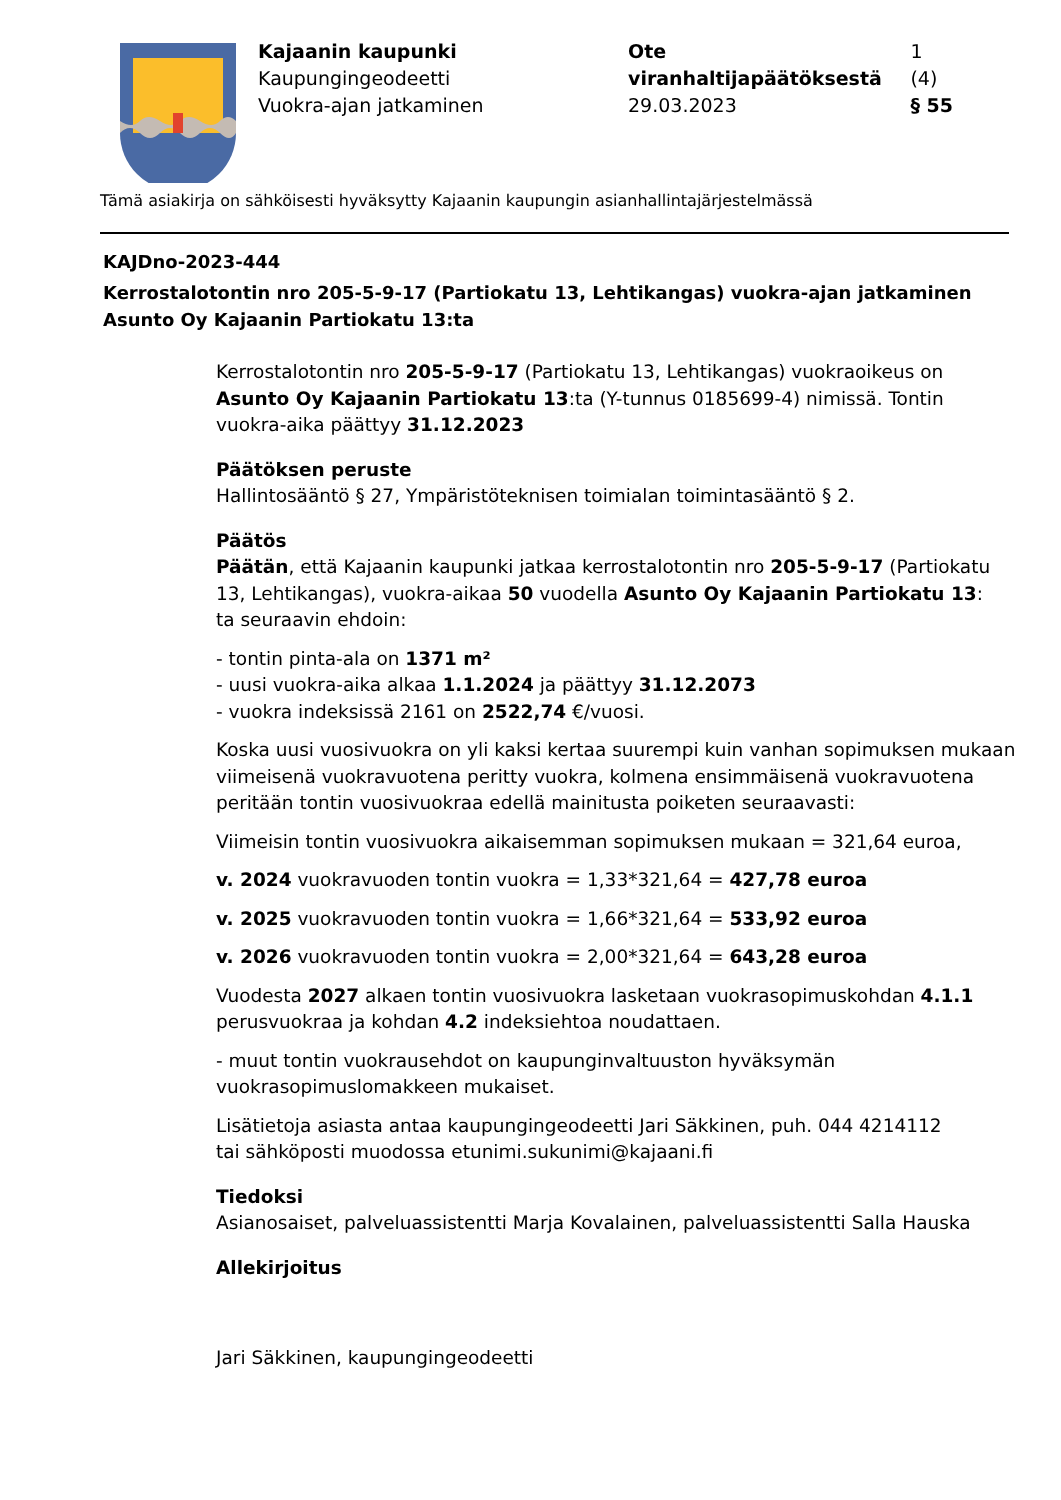Kajaanin kaupunki
Kaupungingeodeetti
Vuokra-ajan jatkaminen
Ote viranhaltijapäätöksestä 1 (4)
29.03.2023 § 55
Tämä asiakirja on sähköisesti hyväksytty Kajaanin kaupungin asianhallintajärjestelmässä
KAJDno-2023-444
Kerrostalotontin nro 205-5-9-17 (Partiokatu 13, Lehtikangas) vuokra-ajan jatkaminen Asunto Oy Kajaanin Partiokatu 13:ta
Kerrostalotontin nro 205-5-9-17 (Partiokatu 13, Lehtikangas) vuokraoikeus on Asunto Oy Kajaanin Partiokatu 13:ta (Y-tunnus 0185699-4) nimissä. Tontin vuokra-aika päättyy 31.12.2023
Päätöksen peruste
Hallintosääntö § 27, Ympäristöteknisen toimialan toimintasääntö § 2.
Päätös
Päätän, että Kajaanin kaupunki jatkaa kerrostalotontin nro 205-5-9-17 (Partiokatu 13, Lehtikangas), vuokra-aikaa 50 vuodella Asunto Oy Kajaanin Partiokatu 13:
ta seuraavin ehdoin:
- tontin pinta-ala on 1371 m²
- uusi vuokra-aika alkaa 1.1.2024 ja päättyy 31.12.2073
- vuokra indeksissä 2161 on 2522,74 €/vuosi.
Koska uusi vuosivuokra on yli kaksi kertaa suurempi kuin vanhan sopimuksen mukaan viimeisenä vuokravuotena peritty vuokra, kolmena ensimmäisenä vuokravuotena peritään tontin vuosivuokraa edellä mainitusta poiketen seuraavasti:
Viimeisin tontin vuosivuokra aikaisemman sopimuksen mukaan = 321,64 euroa,
v. 2024 vuokravuoden tontin vuokra = 1,33*321,64 = 427,78 euroa
v. 2025 vuokravuoden tontin vuokra = 1,66*321,64 = 533,92 euroa
v. 2026 vuokravuoden tontin vuokra = 2,00*321,64 = 643,28 euroa
Vuodesta 2027 alkaen tontin vuosivuokra lasketaan vuokrasopimuskohdan 4.1.1 perusvuokraa ja kohdan 4.2 indeksiehtoa noudattaen.
- muut tontin vuokrausehdot on kaupunginvaltuuston hyväksymän vuokrasopimuslomakkeen mukaiset.
Lisätietoja asiasta antaa kaupungingeodeetti Jari Säkkinen, puh. 044 4214112
tai sähköposti muodossa etunimi.sukunimi@kajaani.fi
Tiedoksi
Asianosaiset, palveluassistentti Marja Kovalainen, palveluassistentti Salla Hauska
Allekirjoitus
Jari Säkkinen, kaupungingeodeetti